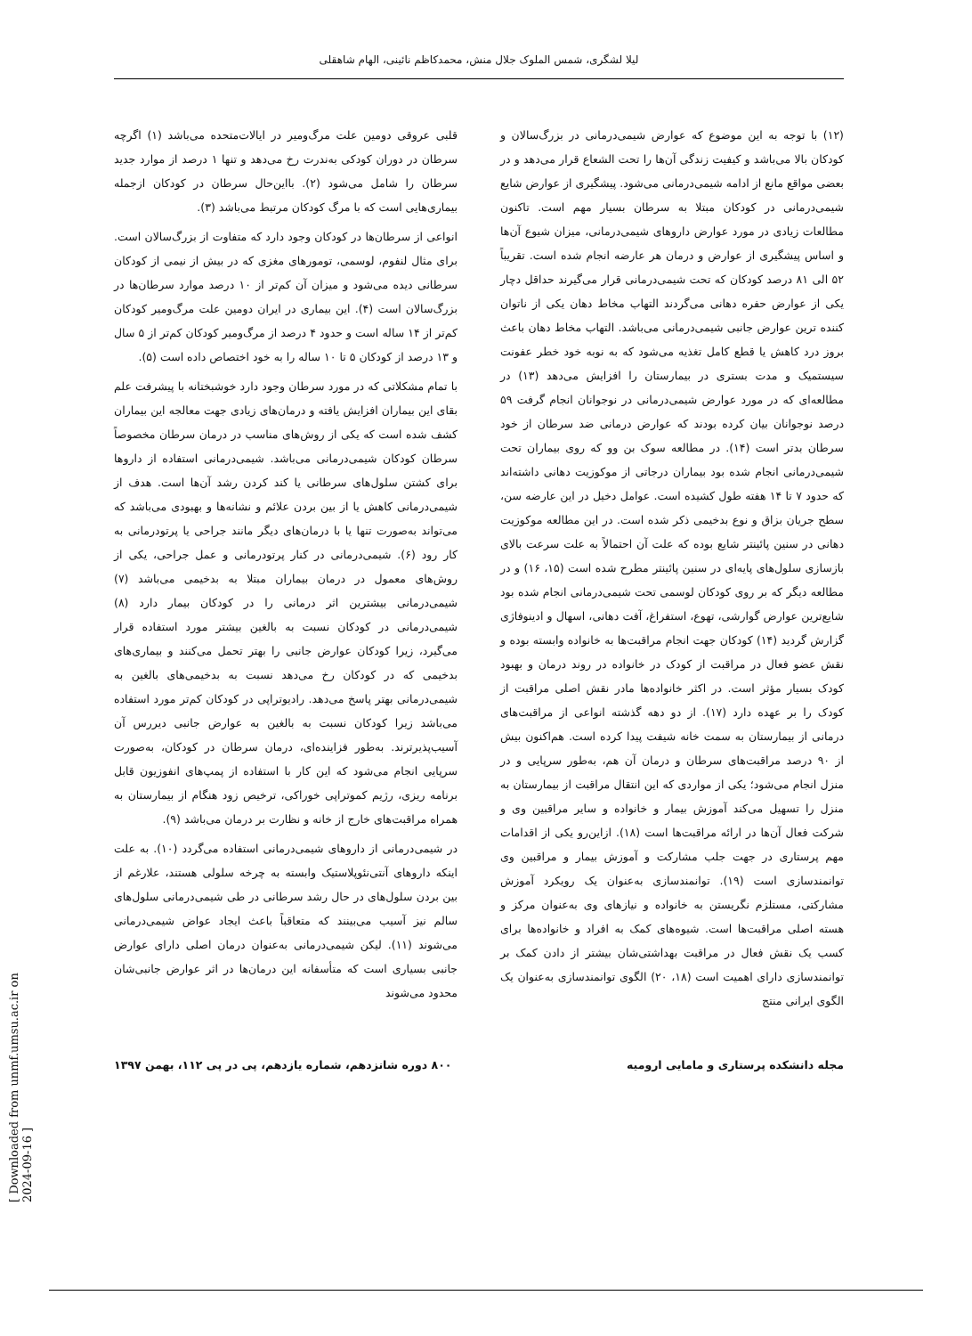لیلا لشگری، شمس الملوک جلال منش، محمدکاظم نائینی، الهام شاهقلی
قلبی عروقی دومین علت مرگ‌ومیر در ایالات‌متحده می‌باشد (۱) اگرچه سرطان در دوران کودکی به‌ندرت رخ می‌دهد و تنها ۱ درصد از موارد جدید سرطان را شامل می‌شود (۲). بااین‌حال سرطان در کودکان ازجمله بیماری‌هایی است که با مرگ کودکان مرتبط می‌باشد (۳).
انواعی از سرطان‌ها در کودکان وجود دارد که متفاوت از بزرگ‌سالان است. برای مثال لنفوم، لوسمی، تومورهای مغزی که در بیش از نیمی از کودکان سرطانی دیده می‌شود و میزان آن کم‌تر از ۱۰ درصد موارد سرطان‌ها در بزرگ‌سالان است (۴). این بیماری در ایران دومین علت مرگ‌ومیر کودکان کم‌تر از ۱۴ ساله است و حدود ۴ درصد از مرگ‌ومیر کودکان کم‌تر از ۵ سال و ۱۳ درصد از کودکان ۵ تا ۱۰ ساله را به خود اختصاص داده است (۵).
با تمام مشکلاتی که در مورد سرطان وجود دارد خوشبختانه با پیشرفت علم بقای این بیماران افزایش یافته و درمان‌های زیادی جهت معالجه این بیماران کشف شده است که یکی از روش‌های مناسب در درمان سرطان مخصوصاً سرطان کودکان شیمی‌درمانی می‌باشد. شیمی‌درمانی استفاده از داروها برای کشتن سلول‌های سرطانی یا کند کردن رشد آن‌ها است. هدف از شیمی‌درمانی کاهش یا از بین بردن علائم و نشانه‌ها و بهبودی می‌باشد که می‌تواند به‌صورت تنها یا با درمان‌های دیگر مانند جراحی یا پرتودرمانی به کار رود (۶). شیمی‌درمانی در کنار پرتودرمانی و عمل جراحی، یکی از روش‌های معمول در درمان بیماران مبتلا به بدخیمی می‌باشد (۷) شیمی‌درمانی بیشترین اثر درمانی را در کودکان بیمار دارد (۸) شیمی‌درمانی در کودکان نسبت به بالغین بیشتر مورد استفاده قرار می‌گیرد، زیرا کودکان عوارض جانبی را بهتر تحمل می‌کنند و بیماری‌های بدخیمی که در کودکان رخ می‌دهد نسبت به بدخیمی‌های بالغین به شیمی‌درمانی بهتر پاسخ می‌دهد. رادیوتراپی در کودکان کم‌تر مورد استفاده می‌باشد زیرا کودکان نسبت به بالغین به عوارض جانبی دیررس آن آسیب‌پذیرترند. به‌طور فزاینده‌ای، درمان سرطان در کودکان، به‌صورت سرپایی انجام می‌شود که این کار با استفاده از پمپ‌های انفوزیون قابل برنامه ریزی، رژیم کموتراپی خوراکی، ترخیص زود هنگام از بیمارستان به همراه مراقبت‌های خارج از خانه و نظارت بر درمان می‌باشد (۹).
در شیمی‌درمانی از داروهای شیمی‌درمانی استفاده می‌گردد (۱۰). به علت اینکه داروهای آنتی‌نئوپلاستیک وابسته به چرخه سلولی هستند، علارغم از بین بردن سلول‌های در حال رشد سرطانی در طی شیمی‌درمانی سلول‌های سالم نیز آسیب می‌بینند که متعاقباً باعث ایجاد عواض شیمی‌درمانی می‌شوند (۱۱). لیکن شیمی‌درمانی به‌عنوان درمان اصلی دارای عوارض جانبی بسیاری است که متأسفانه این درمان‌ها در اثر عوارض جانبی‌شان محدود می‌شوند
(۱۲) با توجه به این موضوع که عوارض شیمی‌درمانی در بزرگ‌سالان و کودکان بالا می‌باشد و کیفیت زندگی آن‌ها را تحت الشعاع قرار می‌دهد و در بعضی مواقع مانع از ادامه شیمی‌درمانی می‌شود. پیشگیری از عوارض شایع شیمی‌درمانی در کودکان مبتلا به سرطان بسیار مهم است. تاکنون مطالعات زیادی در مورد عوارض داروهای شیمی‌درمانی، میزان شیوع آن‌ها و اساس پیشگیری از عوارض و درمان هر عارضه انجام شده است. تقریباً ۵۲ الی ۸۱ درصد کودکان که تحت شیمی‌درمانی قرار می‌گیرند حداقل دچار یکی از عوارض حفره دهانی می‌گردند التهاب مخاط دهان یکی از ناتوان کننده ترین عوارض جانبی شیمی‌درمانی می‌باشد. التهاب مخاط دهان باعث بروز درد کاهش یا قطع کامل تغذیه می‌شود که به نوبه خود خطر عفونت سیستمیک و مدت بستری در بیمارستان را افزایش می‌دهد (۱۳) در مطالعه‌ای که در مورد عوارض شیمی‌درمانی در نوجوانان انجام گرفت ۵۹ درصد نوجوانان بیان کرده بودند که عوارض درمانی ضد سرطان از خود سرطان بدتر است (۱۴). در مطالعه سوک بن وو که روی بیماران تحت شیمی‌درمانی انجام شده بود بیماران درجاتی از موکوزیت دهانی داشته‌اند که حدود ۷ تا ۱۴ هفته طول کشیده است. عوامل دخیل در این عارضه سن، سطح جریان بزاق و نوع بدخیمی ذکر شده است. در این مطالعه موکوزیت دهانی در سنین پائینتر شایع بوده که علت آن احتمالاً به علت سرعت بالای بازسازی سلول‌های پایه‌ای در سنین پائینتر مطرح شده است (۱۵، ۱۶) و در مطالعه دیگر که بر روی کودکان لوسمی تحت شیمی‌درمانی انجام شده بود شایع‌ترین عوارض گوارشی، تهوع، استفراغ، آفت دهانی، اسهال و ادینوفاژی گزارش گردید (۱۴) کودکان جهت انجام مراقبت‌ها به خانواده وابسته بوده و نقش عضو فعال در مراقبت از کودک در خانواده در روند درمان و بهبود کودک بسیار مؤثر است. در اکثر خانواده‌ها مادر نقش اصلی مراقبت از کودک را بر عهده دارد (۱۷). از دو دهه گذشته انواعی از مراقبت‌های درمانی از بیمارستان به سمت خانه شیفت پیدا کرده است. هم‌اکنون بیش از ۹۰ درصد مراقبت‌های سرطان و درمان آن هم، به‌طور سرپایی و در منزل انجام می‌شود؛ یکی از مواردی که این انتقال مراقبت از بیمارستان به منزل را تسهیل می‌کند آموزش بیمار و خانواده و سایر مراقبین وی و شرکت فعال آن‌ها در ارائه مراقبت‌ها است (۱۸). ازاین‌رو یکی از اقدامات مهم پرستاری در جهت جلب مشارکت و آموزش بیمار و مراقبین وی توانمندسازی است (۱۹). توانمندسازی به‌عنوان یک رویکرد آموزش مشارکتی، مستلزم نگریستن به خانواده و نیازهای وی به‌عنوان مرکز و هسته اصلی مراقبت‌ها است. شیوه‌های کمک به افراد و خانواده‌ها برای کسب یک نقش فعال در مراقبت بهداشتی‌شان بیشتر از دادن کمک بر توانمندسازی دارای اهمیت است (۱۸، ۲۰) الگوی توانمندسازی به‌عنوان یک الگوی ایرانی منتج
۸۰۰ دوره شانزدهم، شماره یازدهم، پی در پی ۱۱۲، بهمن ۱۳۹۷ مجله دانشکده پرستاری و مامایی ارومیه
[ Downloaded from unmf.umsu.ac.ir on 2024-09-16 ]